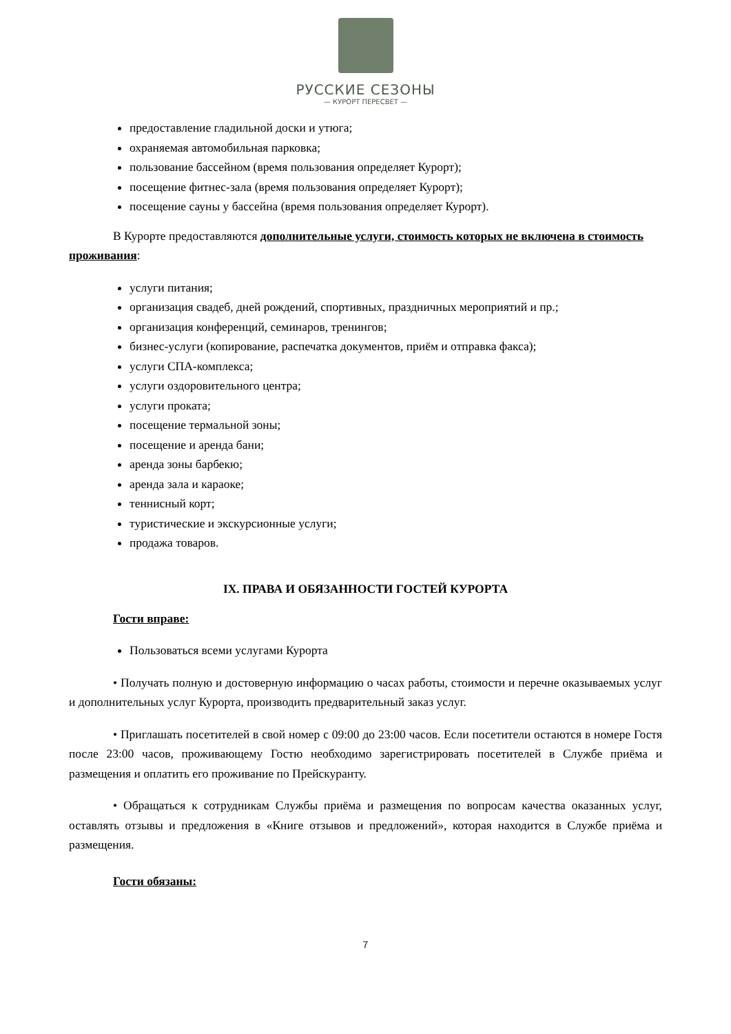РУССКИЕ СЕЗОНЫ
— КУРОРТ ПЕРЕСВЕТ —
предоставление гладильной доски и утюга;
охраняемая автомобильная парковка;
пользование бассейном (время пользования определяет Курорт);
посещение фитнес-зала (время пользования определяет Курорт);
посещение сауны у бассейна (время пользования определяет Курорт).
В Курорте предоставляются дополнительные услуги, стоимость которых не включена в стоимость проживания:
услуги питания;
организация свадеб, дней рождений, спортивных, праздничных мероприятий и пр.;
организация конференций, семинаров, тренингов;
бизнес-услуги (копирование, распечатка документов, приём и отправка факса);
услуги СПА-комплекса;
услуги оздоровительного центра;
услуги проката;
посещение термальной зоны;
посещение и аренда бани;
аренда зоны барбекю;
аренда зала и караоке;
теннисный корт;
туристические и экскурсионные услуги;
продажа товаров.
IX. ПРАВА И ОБЯЗАННОСТИ ГОСТЕЙ КУРОРТА
Гости вправе:
Пользоваться всеми услугами Курорта
• Получать полную и достоверную информацию о часах работы, стоимости и перечне оказываемых услуг и дополнительных услуг Курорта, производить предварительный заказ услуг.
• Приглашать посетителей в свой номер с 09:00 до 23:00 часов. Если посетители остаются в номере Гостя после 23:00 часов, проживающему Гостю необходимо зарегистрировать посетителей в Службе приёма и размещения и оплатить его проживание по Прейскуранту.
• Обращаться к сотрудникам Службы приёма и размещения по вопросам качества оказанных услуг, оставлять отзывы и предложения в «Книге отзывов и предложений», которая находится в Службе приёма и размещения.
Гости обязаны:
7